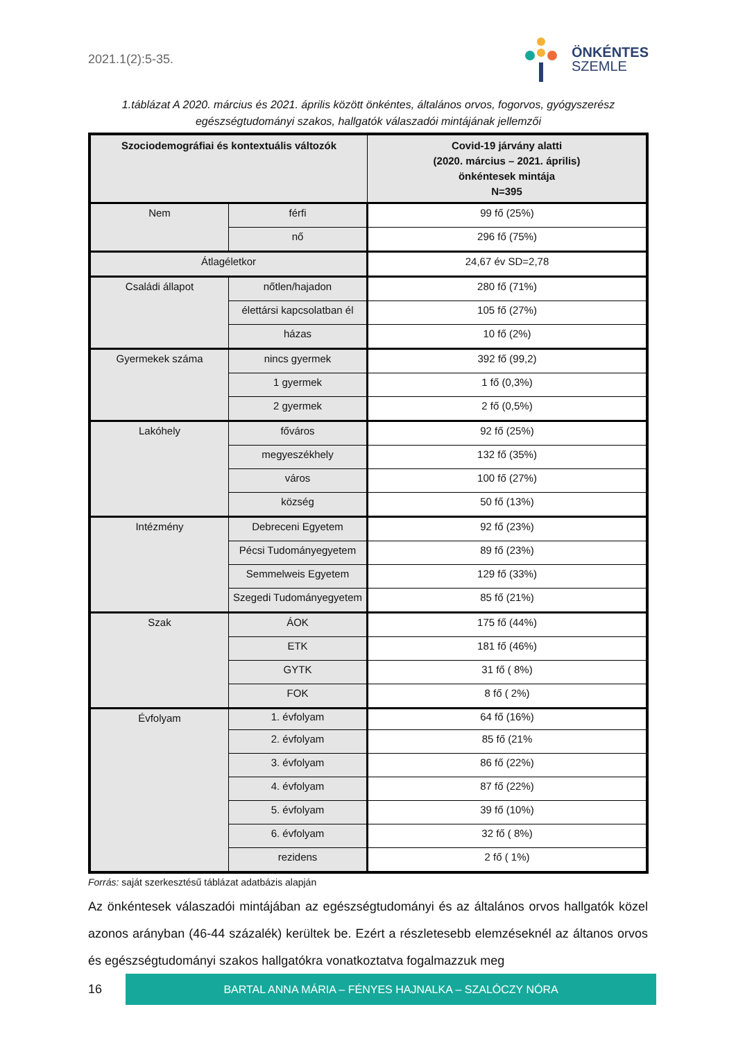2021.1(2):5-35.
ÖNKÉNTES
SZEMLE
1.táblázat A 2020. március és 2021. április között önkéntes, általános orvos, fogorvos, gyógyszerész egészségtudományi szakos, hallgatók válaszadói mintájának jellemzői
| Szociodemográfiai és kontextuális változók | | Covid-19 járvány alatti (2020. március – 2021. április) önkéntesek mintája N=395 |
| --- | --- | --- |
| Nem | férfi | 99 fő (25%) |
| | nő | 296 fő (75%) |
| Átlagéletkor | | 24,67 év SD=2,78 |
| Családi állapot | nőtlen/hajadon | 280 fő (71%) |
| | élettársi kapcsolatban él | 105 fő (27%) |
| | házas | 10 fő (2%) |
| Gyermekek száma | nincs gyermek | 392 fő (99,2) |
| | 1 gyermek | 1 fő (0,3%) |
| | 2 gyermek | 2 fő (0,5%) |
| Lakóhely | főváros | 92 fő (25%) |
| | megyeszékhely | 132 fő (35%) |
| | város | 100 fő (27%) |
| | község | 50 fő (13%) |
| Intézmény | Debreceni Egyetem | 92 fő (23%) |
| | Pécsi Tudományegyetem | 89 fő (23%) |
| | Semmelweis Egyetem | 129 fő (33%) |
| | Szegedi Tudományegyetem | 85 fő (21%) |
| Szak | ÁOK | 175 fő (44%) |
| | ETK | 181 fő (46%) |
| | GYTK | 31 fő ( 8%) |
| | FOK | 8 fő ( 2%) |
| Évfolyam | 1. évfolyam | 64 fő (16%) |
| | 2. évfolyam | 85 fő (21% |
| | 3. évfolyam | 86 fő (22%) |
| | 4. évfolyam | 87 fő (22%) |
| | 5. évfolyam | 39 fő (10%) |
| | 6. évfolyam | 32 fő ( 8%) |
| | rezidens | 2 fő ( 1%) |
Forrás: saját szerkesztésű táblázat adatbázis alapján
Az önkéntesek válaszadói mintájában az egészségtudományi és az általános orvos hallgatók közel azonos arányban (46-44 százalék) kerültek be. Ezért a részletesebb elemzéseknél az áltanos orvos és egészségtudományi szakos hallgatókra vonatkoztatva fogalmazzuk meg
16
BARTAL ANNA MÁRIA – FÉNYES HAJNALKA – SZALÓCZY NÓRA